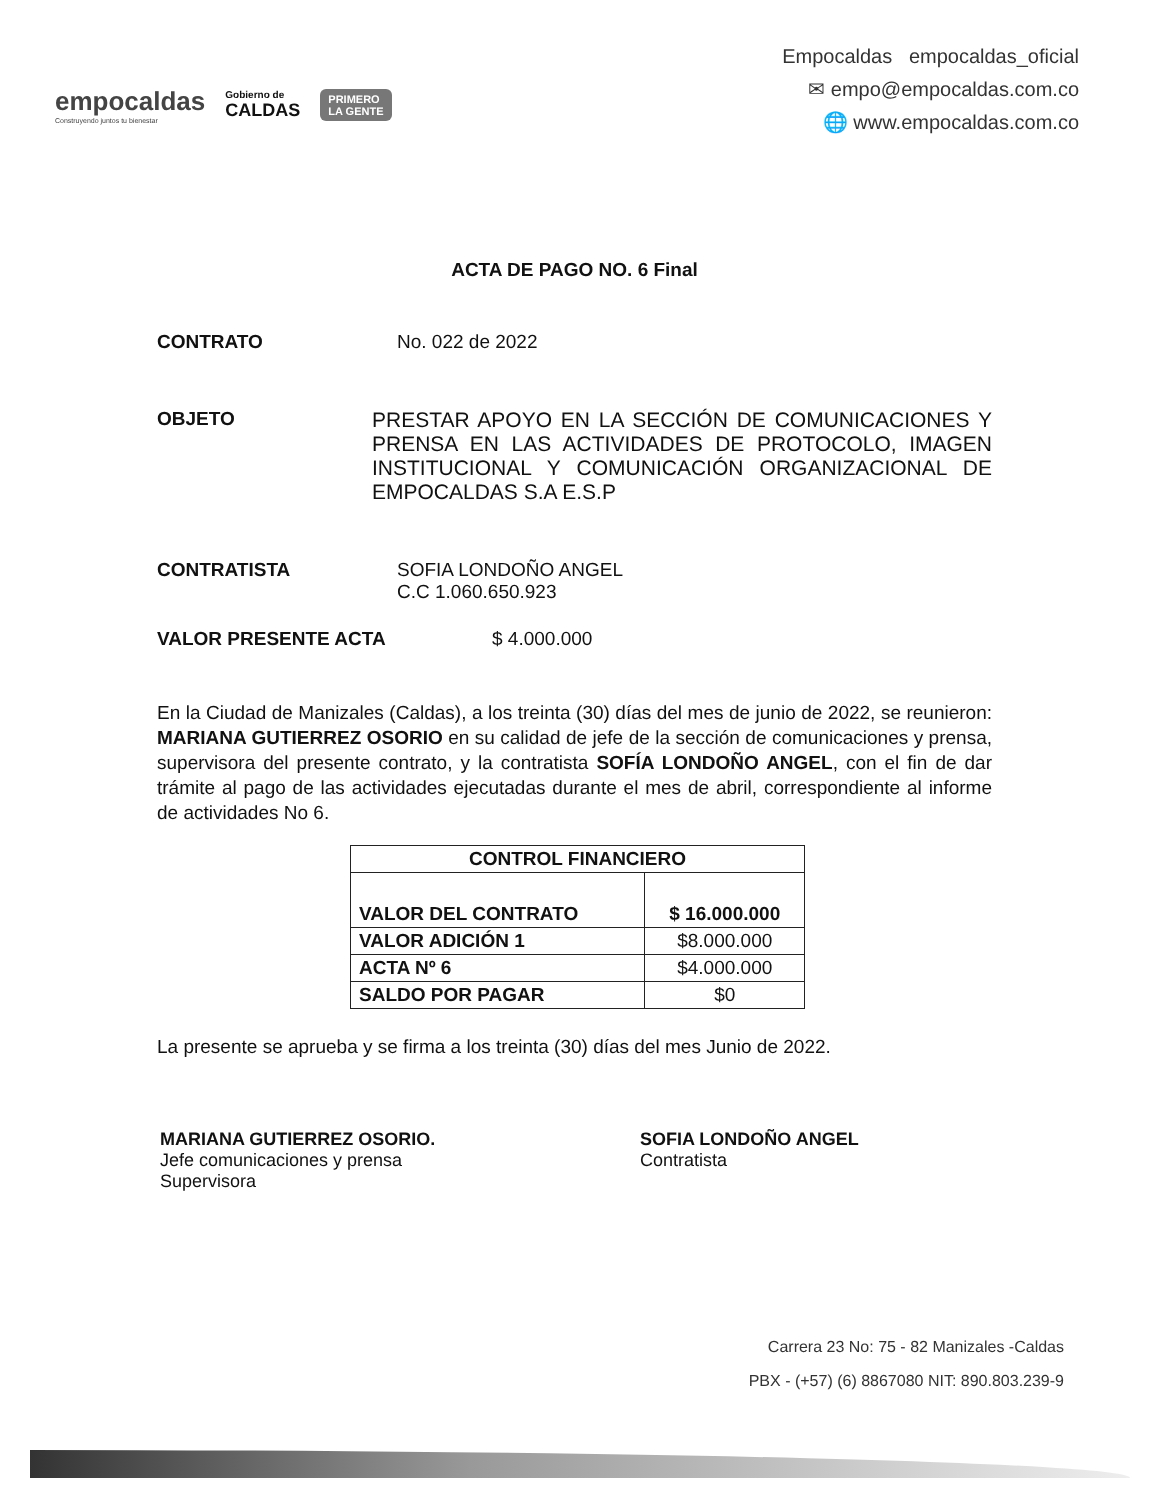empocaldas
Construyendo juntos tu bienestar
Gobierno de
CALDAS
PRIMERO
LA GENTE
Empocaldas empocaldas_oficial
✉ empo@empocaldas.com.co
🌐 www.empocaldas.com.co
ACTA DE PAGO NO. 6 Final
CONTRATO No. 022 de 2022
OBJETO PRESTAR APOYO EN LA SECCIÓN DE COMUNICACIONES Y PRENSA EN LAS ACTIVIDADES DE PROTOCOLO, IMAGEN INSTITUCIONAL Y COMUNICACIÓN ORGANIZACIONAL DE EMPOCALDAS S.A E.S.P
CONTRATISTA SOFIA LONDOÑO ANGEL
C.C 1.060.650.923
VALOR PRESENTE ACTA $ 4.000.000
En la Ciudad de Manizales (Caldas), a los treinta (30) días del mes de junio de 2022, se reunieron: MARIANA GUTIERREZ OSORIO en su calidad de jefe de la sección de comunicaciones y prensa, supervisora del presente contrato, y la contratista SOFÍA LONDOÑO ANGEL, con el fin de dar trámite al pago de las actividades ejecutadas durante el mes de abril, correspondiente al informe de actividades No 6.
| CONTROL FINANCIERO | |
| --- | --- |
| VALOR DEL CONTRATO | $ 16.000.000 |
| VALOR ADICIÓN 1 | $8.000.000 |
| ACTA Nº 6 | $4.000.000 |
| SALDO POR PAGAR | $0 |
La presente se aprueba y se firma a los treinta (30) días del mes Junio de 2022.
MARIANA GUTIERREZ OSORIO.
Jefe comunicaciones y prensa
Supervisora
SOFIA LONDOÑO ANGEL
Contratista
Carrera 23 No: 75 - 82 Manizales -Caldas
PBX - (+57) (6) 8867080 NIT: 890.803.239-9